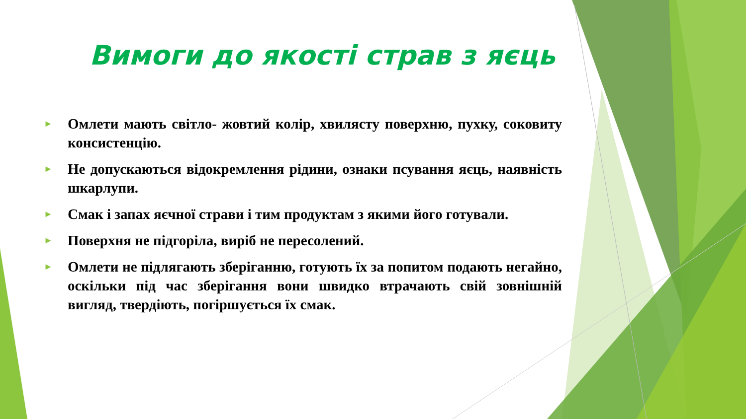Вимоги до якості страв з яєць
► Омлети мають світло- жовтий колір, хвилясту поверхню, пухку, соковиту консистенцію.
► Не допускаються відокремлення рідини, ознаки псування яєць, наявність шкарлупи.
► Смак і запах яєчної страви і тим продуктам з якими його готували.
► Поверхня не підгоріла, виріб не пересолений.
► Омлети не підлягають зберіганню, готують їх за попитом подають негайно, оскільки під час зберігання вони швидко втрачають свій зовнішній вигляд, твердіють, погіршується їх смак.